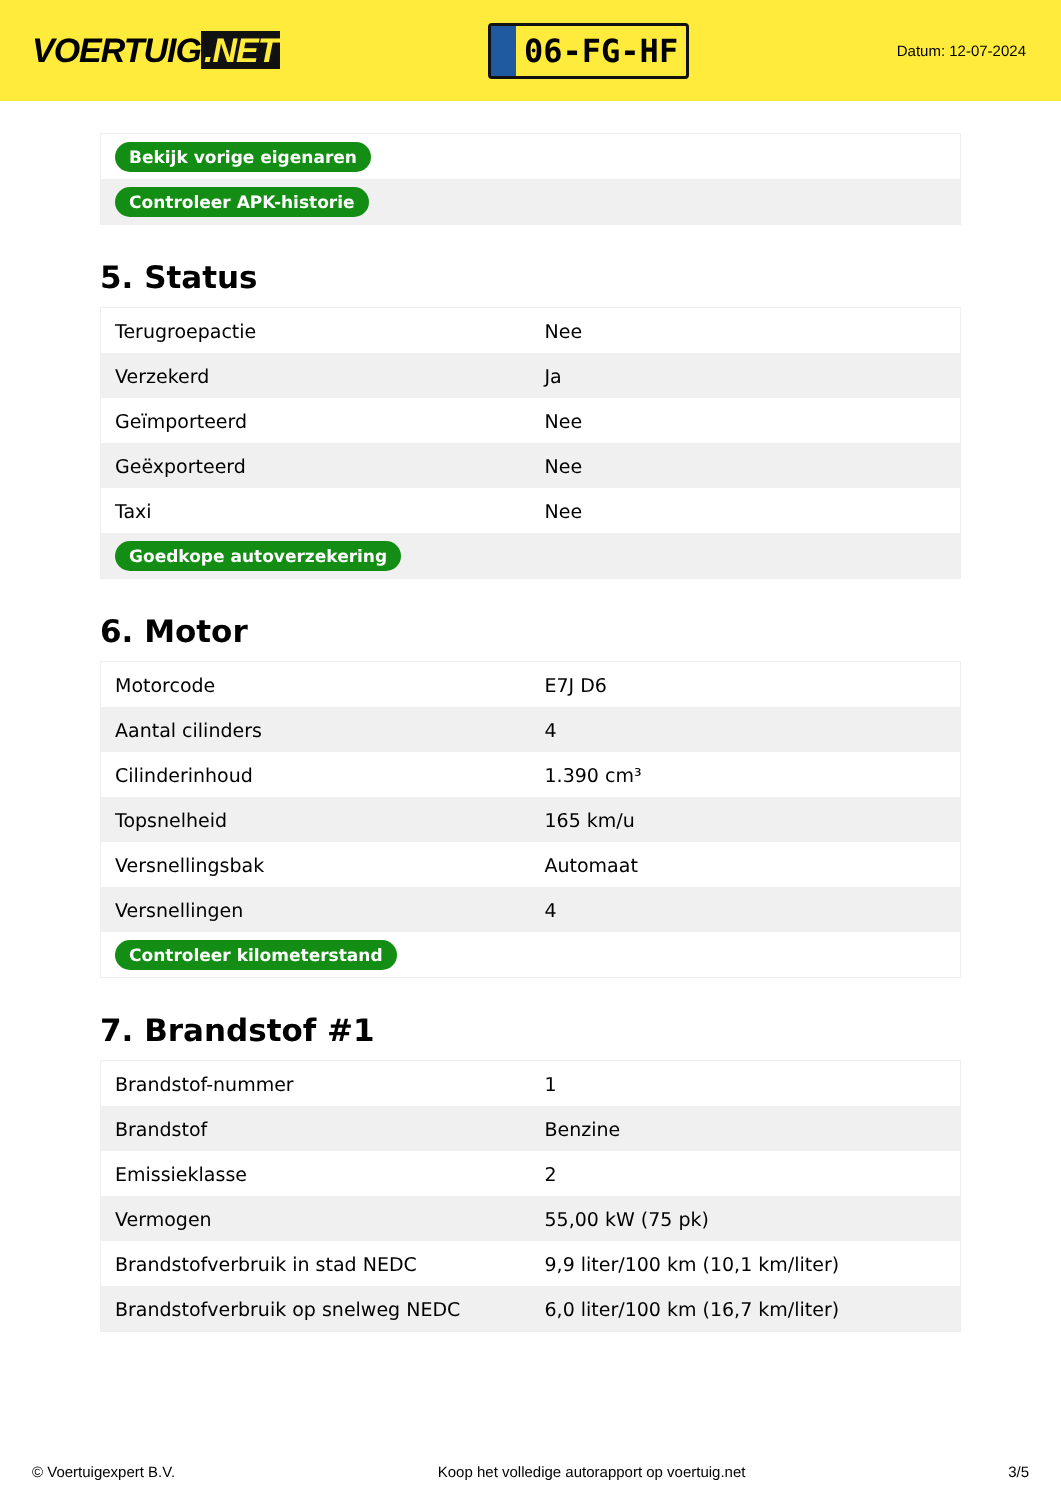VOERTUIG.NET
06-FG-HF
Datum: 12-07-2024
| Bekijk vorige eigenaren |
| Controleer APK-historie |
5. Status
| Terugroepactie | Nee |
| Verzekerd | Ja |
| Geïmporteerd | Nee |
| Geëxporteerd | Nee |
| Taxi | Nee |
| Goedkope autoverzekering | |
6. Motor
| Motorcode | E7J D6 |
| Aantal cilinders | 4 |
| Cilinderinhoud | 1.390 cm³ |
| Topsnelheid | 165 km/u |
| Versnellingsbak | Automaat |
| Versnellingen | 4 |
| Controleer kilometerstand | |
7. Brandstof #1
| Brandstof-nummer | 1 |
| Brandstof | Benzine |
| Emissieklasse | 2 |
| Vermogen | 55,00 kW (75 pk) |
| Brandstofverbruik in stad NEDC | 9,9 liter/100 km (10,1 km/liter) |
| Brandstofverbruik op snelweg NEDC | 6,0 liter/100 km (16,7 km/liter) |
© Voertuigexpert B.V. Koop het volledige autorapport op voertuig.net 3/5